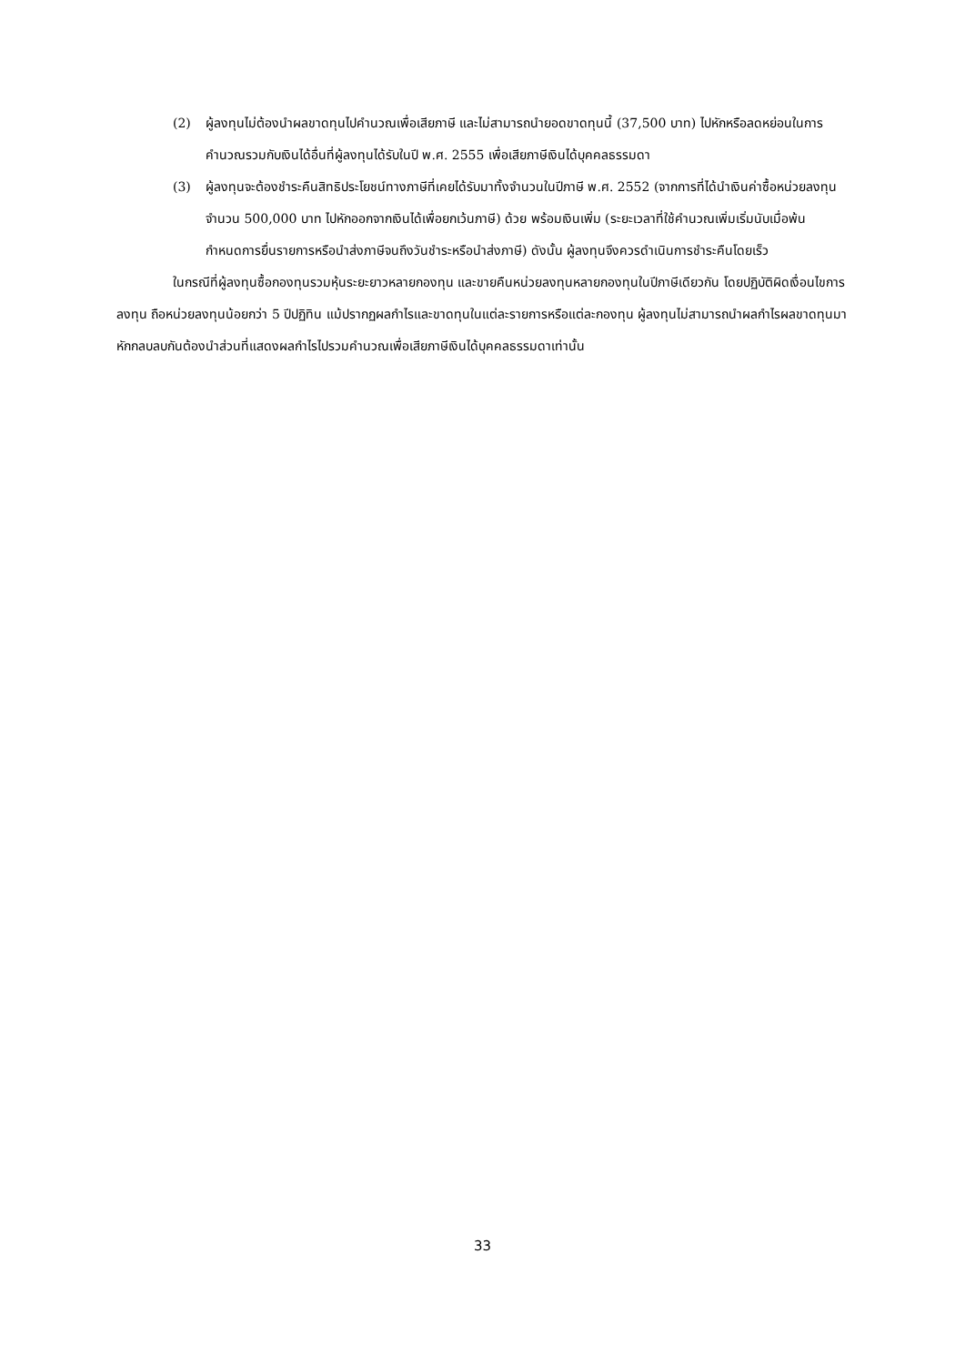(2) ผู้ลงทุนไม่ต้องนำผลขาดทุนไปคำนวณเพื่อเสียภาษี และไม่สามารถนำยอดขาดทุนนี้ (37,500 บาท) ไปหักหรือลดหย่อนในการคำนวณรวมกับเงินได้อื่นที่ผู้ลงทุนได้รับในปี พ.ศ. 2555 เพื่อเสียภาษีเงินได้บุคคลธรรมดา
(3) ผู้ลงทุนจะต้องชำระคืนสิทธิประโยชน์ทางภาษีที่เคยได้รับมาทั้งจำนวนในปีภาษี พ.ศ. 2552 (จากการที่ได้นำเงินค่าซื้อหน่วยลงทุนจำนวน 500,000 บาท ไปหักออกจากเงินได้เพื่อยกเว้นภาษี) ด้วย พร้อมเงินเพิ่ม (ระยะเวลาที่ใช้คำนวณเพิ่มเริ่มนับเมื่อพ้นกำหนดการยื่นรายการหรือนำส่งภาษีจนถึงวันชำระหรือนำส่งภาษี) ดังนั้น ผู้ลงทุนจึงควรดำเนินการชำระคืนโดยเร็ว
ในกรณีที่ผู้ลงทุนซื้อกองทุนรวมหุ้นระยะยาวหลายกองทุน และขายคืนหน่วยลงทุนหลายกองทุนในปีภาษีเดียวกัน โดยปฏิบัติผิดเงื่อนไขการลงทุน ถือหน่วยลงทุนน้อยกว่า 5 ปีปฏิทิน แม้ปรากฏผลกำไรและขาดทุนในแต่ละรายการหรือแต่ละกองทุน ผู้ลงทุนไม่สามารถนำผลกำไรผลขาดทุนมาหักกลบลบกันต้องนำส่วนที่แสดงผลกำไรไปรวมคำนวณเพื่อเสียภาษีเงินได้บุคคลธรรมดาเท่านั้น
33